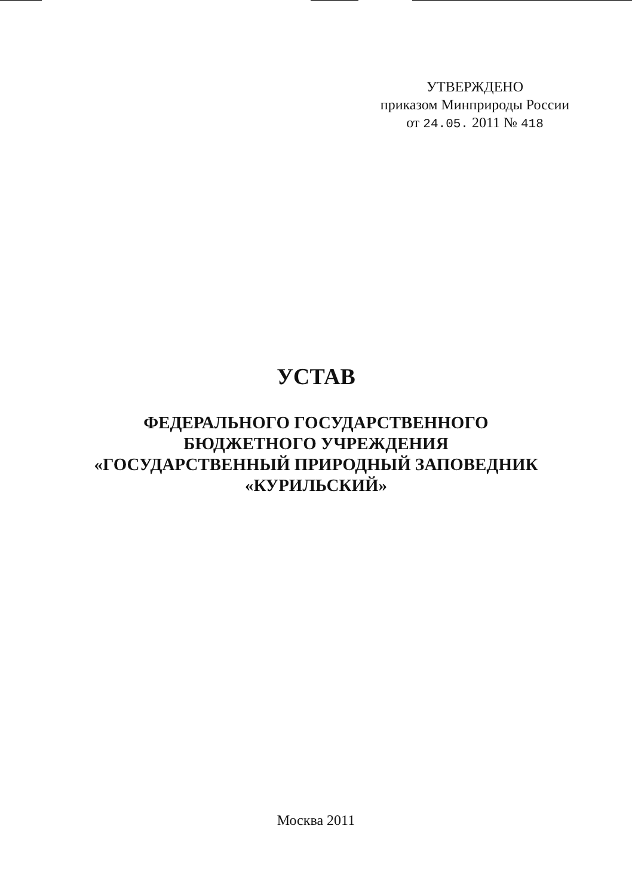УТВЕРЖДЕНО
приказом Минприроды России
от 24.05. 2011 № 418
УСТАВ
ФЕДЕРАЛЬНОГО ГОСУДАРСТВЕННОГО
БЮДЖЕТНОГО УЧРЕЖДЕНИЯ
«ГОСУДАРСТВЕННЫЙ ПРИРОДНЫЙ ЗАПОВЕДНИК
«КУРИЛЬСКИЙ»
Москва 2011